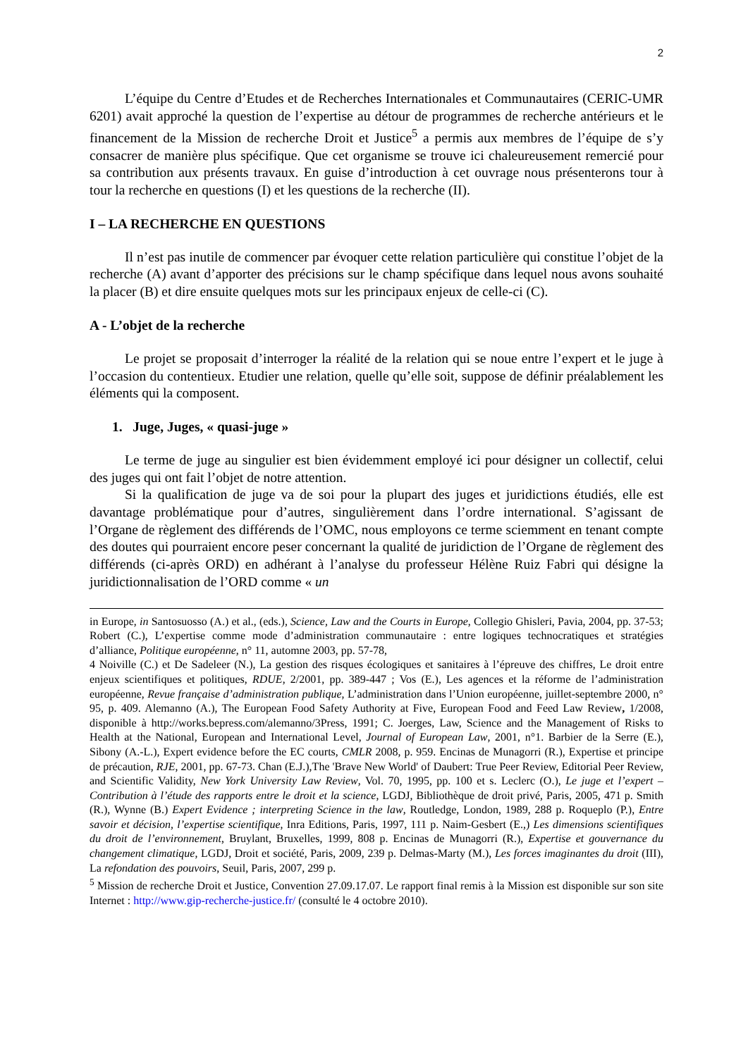2
L’équipe du Centre d’Etudes et de Recherches Internationales et Communautaires (CERIC-UMR 6201) avait approché la question de l’expertise au détour de programmes de recherche antérieurs et le financement de la Mission de recherche Droit et Justice<sup>5</sup> a permis aux membres de l’équipe de s’y consacrer de manière plus spécifique. Que cet organisme se trouve ici chaleureusement remercié pour sa contribution aux présents travaux. En guise d’introduction à cet ouvrage nous présenterons tour à tour la recherche en questions (I) et les questions de la recherche (II).
I – LA RECHERCHE EN QUESTIONS
Il n’est pas inutile de commencer par évoquer cette relation particulière qui constitue l’objet de la recherche (A) avant d’apporter des précisions sur le champ spécifique dans lequel nous avons souhaité la placer (B) et dire ensuite quelques mots sur les principaux enjeux de celle-ci (C).
A - L’objet de la recherche
Le projet se proposait d’interroger la réalité de la relation qui se noue entre l’expert et le juge à l’occasion du contentieux. Etudier une relation, quelle qu’elle soit, suppose de définir préalablement les éléments qui la composent.
1. Juge, Juges, « quasi-juge »
Le terme de juge au singulier est bien évidemment employé ici pour désigner un collectif, celui des juges qui ont fait l’objet de notre attention.
Si la qualification de juge va de soi pour la plupart des juges et juridictions étudiés, elle est davantage problématique pour d’autres, singulièrement dans l’ordre international. S’agissant de l’Organe de règlement des différends de l’OMC, nous employons ce terme sciemment en tenant compte des doutes qui pourraient encore peser concernant la qualité de juridiction de l’Organe de règlement des différends (ci-après ORD) en adhérant à l’analyse du professeur Hélène Ruiz Fabri qui désigne la juridictionnalisation de l’ORD comme « un
in Europe, in Santosuosso (A.) et al., (eds.), Science, Law and the Courts in Europe, Collegio Ghisleri, Pavia, 2004, pp. 37-53; Robert (C.), L’expertise comme mode d’administration communautaire : entre logiques technocratiques et stratégies d’alliance, Politique européenne, n° 11, automne 2003, pp. 57-78,
4 Noiville (C.) et De Sadeleer (N.), La gestion des risques écologiques et sanitaires à l’épreuve des chiffres, Le droit entre enjeux scientifiques et politiques, RDUE, 2/2001, pp. 389-447 ; Vos (E.), Les agences et la réforme de l’administration européenne, Revue française d’administration publique, L’administration dans l’Union européenne, juillet-septembre 2000, n° 95, p. 409. Alemanno (A.), The European Food Safety Authority at Five, European Food and Feed Law Review, 1/2008, disponible à http://works.bepress.com/alemanno/3Press, 1991; C. Joerges, Law, Science and the Management of Risks to Health at the National, European and International Level, Journal of European Law, 2001, n°1. Barbier de la Serre (E.), Sibony (A.-L.), Expert evidence before the EC courts, CMLR 2008, p. 959. Encinas de Munagorri (R.), Expertise et principe de précaution, RJE, 2001, pp. 67-73. Chan (E.J.),The 'Brave New World' of Daubert: True Peer Review, Editorial Peer Review, and Scientific Validity, New York University Law Review, Vol. 70, 1995, pp. 100 et s. Leclerc (O.), Le juge et l’expert – Contribution à l’étude des rapports entre le droit et la science, LGDJ, Bibliothèque de droit privé, Paris, 2005, 471 p. Smith (R.), Wynne (B.) Expert Evidence ; interpreting Science in the law, Routledge, London, 1989, 288 p. Roqueplo (P.), Entre savoir et décision, l’expertise scientifique, Inra Editions, Paris, 1997, 111 p. Naim-Gesbert (E.,) Les dimensions scientifiques du droit de l’environnement, Bruylant, Bruxelles, 1999, 808 p. Encinas de Munagorri (R.), Expertise et gouvernance du changement climatique, LGDJ, Droit et société, Paris, 2009, 239 p. Delmas-Marty (M.), Les forces imaginantes du droit (III), La refondation des pouvoirs, Seuil, Paris, 2007, 299 p.
<sup>5</sup> Mission de recherche Droit et Justice, Convention 27.09.17.07. Le rapport final remis à la Mission est disponible sur son site Internet : http://www.gip-recherche-justice.fr/ (consulté le 4 octobre 2010).